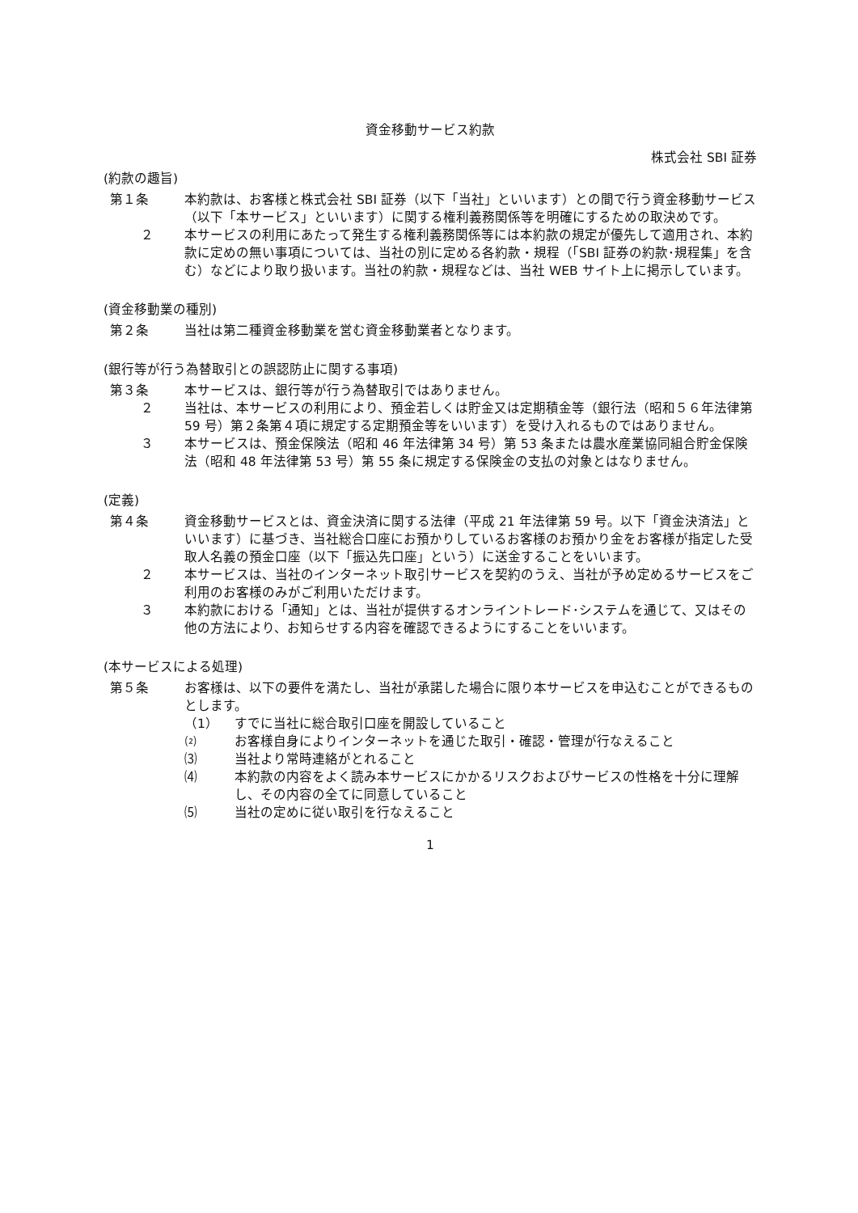資金移動サービス約款
株式会社 SBI 証券
(約款の趣旨)
第１条 本約款は、お客様と株式会社 SBI 証券（以下「当社」といいます）との間で行う資金移動サービス（以下「本サービス」といいます）に関する権利義務関係等を明確にするための取決めです。
２ 本サービスの利用にあたって発生する権利義務関係等には本約款の規定が優先して適用され、本約款に定めの無い事項については、当社の別に定める各約款・規程（「SBI 証券の約款･規程集」を含む）などにより取り扱います。当社の約款・規程などは、当社 WEB サイト上に掲示しています。
(資金移動業の種別)
第２条 当社は第二種資金移動業を営む資金移動業者となります。
(銀行等が行う為替取引との誤認防止に関する事項)
第３条 本サービスは、銀行等が行う為替取引ではありません。
２ 当社は、本サービスの利用により、預金若しくは貯金又は定期積金等（銀行法（昭和５６年法律第 59 号）第２条第４項に規定する定期預金等をいいます）を受け入れるものではありません。
３ 本サービスは、預金保険法（昭和 46 年法律第 34 号）第 53 条または農水産業協同組合貯金保険法（昭和 48 年法律第 53 号）第 55 条に規定する保険金の支払の対象とはなりません。
(定義)
第４条 資金移動サービスとは、資金決済に関する法律（平成 21 年法律第 59 号。以下「資金決済法」といいます）に基づき、当社総合口座にお預かりしているお客様のお預かり金をお客様が指定した受取人名義の預金口座（以下「振込先口座」という）に送金することをいいます。
２ 本サービスは、当社のインターネット取引サービスを契約のうえ、当社が予め定めるサービスをご利用のお客様のみがご利用いただけます。
３ 本約款における「通知」とは、当社が提供するオンライントレード･システムを通じて、又はその他の方法により、お知らせする内容を確認できるようにすることをいいます。
(本サービスによる処理)
第５条 お客様は、以下の要件を満たし、当社が承諾した場合に限り本サービスを申込むことができるものとします。
（1） すでに当社に総合取引口座を開設していること
⑵ お客様自身によりインターネットを通じた取引・確認・管理が行なえること
⑶ 当社より常時連絡がとれること
⑷ 本約款の内容をよく読み本サービスにかかるリスクおよびサービスの性格を十分に理解し、その内容の全てに同意していること
⑸ 当社の定めに従い取引を行なえること
1